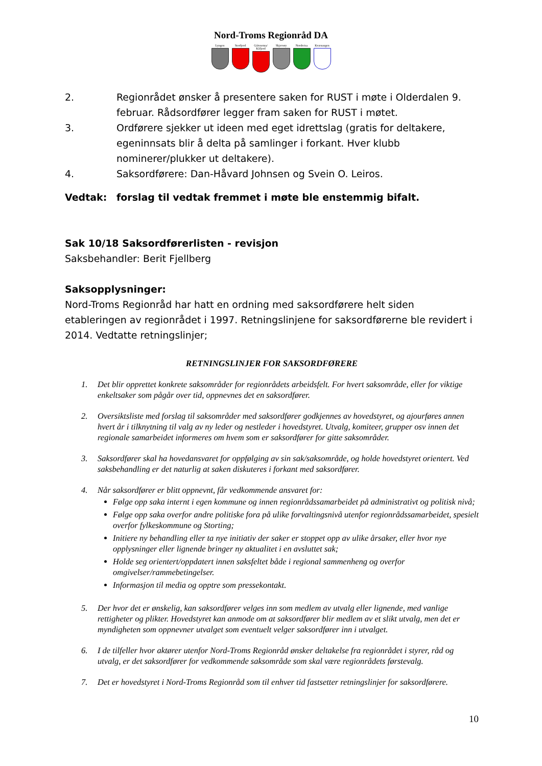Nord-Troms Regionråd DA
Lyngen Storfjord Gáivuotna/ Kåfjord
Skjervøy Nordreisa Kvænangen
2. Regionrådet ønsker å presentere saken for RUST i møte i Olderdalen 9. februar. Rådsordfører legger fram saken for RUST i møtet.
3. Ordførere sjekker ut ideen med eget idrettslag (gratis for deltakere, egeninnsats blir å delta på samlinger i forkant. Hver klubb nominerer/plukker ut deltakere).
4. Saksordførere: Dan-Håvard Johnsen og Svein O. Leiros.
Vedtak: forslag til vedtak fremmet i møte ble enstemmig bifalt.
Sak 10/18 Saksordførerlisten - revisjon
Saksbehandler: Berit Fjellberg
Saksopplysninger:
Nord-Troms Regionråd har hatt en ordning med saksordførere helt siden etableringen av regionrådet i 1997. Retningslinjene for saksordførerne ble revidert i 2014. Vedtatte retningslinjer;
RETNINGSLINJER FOR SAKSORDFØRERE
1. Det blir opprettet konkrete saksområder for regionrådets arbeidsfelt. For hvert saksområde, eller for viktige enkeltsaker som pågår over tid, oppnevnes det en saksordfører.
2. Oversiktsliste med forslag til saksområder med saksordfører godkjennes av hovedstyret, og ajourføres annen hvert år i tilknytning til valg av ny leder og nestleder i hovedstyret. Utvalg, komiteer, grupper osv innen det regionale samarbeidet informeres om hvem som er saksordfører for gitte saksområder.
3. Saksordfører skal ha hovedansvaret for oppfølging av sin sak/saksområde, og holde hovedstyret orientert. Ved saksbehandling er det naturlig at saken diskuteres i forkant med saksordfører.
4. Når saksordfører er blitt oppnevnt, får vedkommende ansvaret for:
Følge opp saka internt i egen kommune og innen regionrådssamarbeidet på administrativt og politisk nivå;
Følge opp saka overfor andre politiske fora på ulike forvaltingsnivå utenfor regionrådssamarbeidet, spesielt overfor fylkeskommune og Storting;
Initiere ny behandling eller ta nye initiativ der saker er stoppet opp av ulike årsaker, eller hvor nye opplysninger eller lignende bringer ny aktualitet i en avsluttet sak;
Holde seg orientert/oppdatert innen saksfeltet både i regional sammenheng og overfor omgivelser/rammebetingelser.
Informasjon til media og opptre som pressekontakt.
5. Der hvor det er ønskelig, kan saksordfører velges inn som medlem av utvalg eller lignende, med vanlige rettigheter og plikter. Hovedstyret kan anmode om at saksordfører blir medlem av et slikt utvalg, men det er myndigheten som oppnevner utvalget som eventuelt velger saksordfører inn i utvalget.
6. I de tilfeller hvor aktører utenfor Nord-Troms Regionråd ønsker deltakelse fra regionrådet i styrer, råd og utvalg, er det saksordfører for vedkommende saksområde som skal være regionrådets førstevalg.
7. Det er hovedstyret i Nord-Troms Regionråd som til enhver tid fastsetter retningslinjer for saksordførere.
10